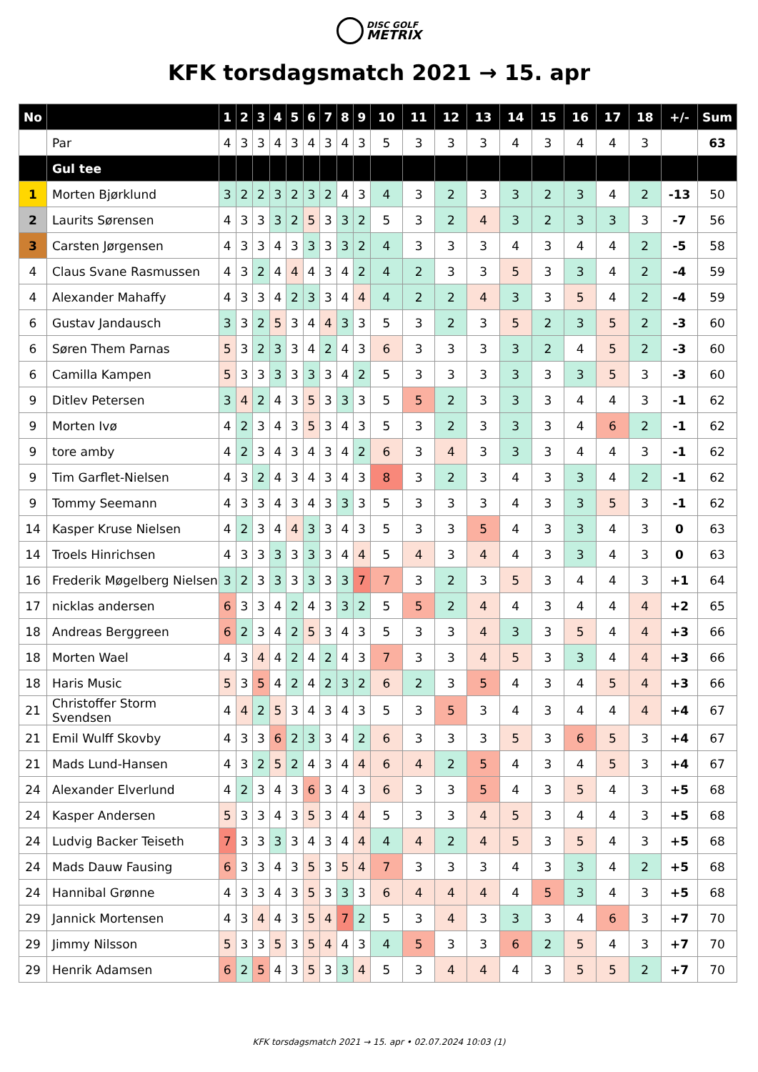DISC GOLF
METRIX
KFK torsdagsmatch 2021 → 15. apr
| No | | 1 | 2 | 3 | 4 | 5 | 6 | 7 | 8 | 9 | 10 | 11 | 12 | 13 | 14 | 15 | 16 | 17 | 18 | +/- | Sum |
| --- | --- | --- | --- | --- | --- | --- | --- | --- | --- | --- | --- | --- | --- | --- | --- | --- | --- | --- | --- | --- | --- |
| | Par | 4 | 3 | 3 | 4 | 3 | 4 | 3 | 4 | 3 | 5 | 3 | 3 | 3 | 4 | 3 | 4 | 4 | 3 | | 63 |
| | Gul tee | | | | | | | | | | | | | | | | | | | | |
| 1 | Morten Bjørklund | 3 | 2 | 2 | 3 | 2 | 3 | 2 | 4 | 3 | 4 | 3 | 2 | 3 | 3 | 2 | 3 | 4 | 2 | -13 | 50 |
| 2 | Laurits Sørensen | 4 | 3 | 3 | 3 | 2 | 5 | 3 | 3 | 2 | 5 | 3 | 2 | 4 | 3 | 2 | 3 | 3 | 3 | -7 | 56 |
| 3 | Carsten Jørgensen | 4 | 3 | 3 | 4 | 3 | 3 | 3 | 3 | 2 | 4 | 3 | 3 | 3 | 4 | 3 | 4 | 4 | 2 | -5 | 58 |
| 4 | Claus Svane Rasmussen | 4 | 3 | 2 | 4 | 4 | 4 | 3 | 4 | 2 | 4 | 2 | 3 | 3 | 5 | 3 | 3 | 4 | 2 | -4 | 59 |
| 4 | Alexander Mahaffy | 4 | 3 | 3 | 4 | 2 | 3 | 3 | 4 | 4 | 4 | 2 | 2 | 4 | 3 | 3 | 5 | 4 | 2 | -4 | 59 |
| 6 | Gustav Jandausch | 3 | 3 | 2 | 5 | 3 | 4 | 4 | 3 | 3 | 5 | 3 | 2 | 3 | 5 | 2 | 3 | 5 | 2 | -3 | 60 |
| 6 | Søren Them Parnas | 5 | 3 | 2 | 3 | 3 | 4 | 2 | 4 | 3 | 6 | 3 | 3 | 3 | 3 | 2 | 4 | 5 | 2 | -3 | 60 |
| 6 | Camilla Kampen | 5 | 3 | 3 | 3 | 3 | 3 | 3 | 4 | 2 | 5 | 3 | 3 | 3 | 3 | 3 | 3 | 5 | 3 | -3 | 60 |
| 9 | Ditlev Petersen | 3 | 4 | 2 | 4 | 3 | 5 | 3 | 3 | 3 | 5 | 5 | 2 | 3 | 3 | 3 | 4 | 4 | 3 | -1 | 62 |
| 9 | Morten Ivø | 4 | 2 | 3 | 4 | 3 | 5 | 3 | 4 | 3 | 5 | 3 | 2 | 3 | 3 | 3 | 4 | 6 | 2 | -1 | 62 |
| 9 | tore amby | 4 | 2 | 3 | 4 | 3 | 4 | 3 | 4 | 2 | 6 | 3 | 4 | 3 | 3 | 3 | 4 | 4 | 3 | -1 | 62 |
| 9 | Tim Garflet-Nielsen | 4 | 3 | 2 | 4 | 3 | 4 | 3 | 4 | 3 | 8 | 3 | 2 | 3 | 4 | 3 | 3 | 4 | 2 | -1 | 62 |
| 9 | Tommy Seemann | 4 | 3 | 3 | 4 | 3 | 4 | 3 | 3 | 3 | 5 | 3 | 3 | 3 | 4 | 3 | 3 | 5 | 3 | -1 | 62 |
| 14 | Kasper Kruse Nielsen | 4 | 2 | 3 | 4 | 4 | 3 | 3 | 4 | 3 | 5 | 3 | 3 | 5 | 4 | 3 | 3 | 4 | 3 | 0 | 63 |
| 14 | Troels Hinrichsen | 4 | 3 | 3 | 3 | 3 | 3 | 3 | 4 | 4 | 5 | 4 | 3 | 4 | 4 | 3 | 3 | 4 | 3 | 0 | 63 |
| 16 | Frederik Møgelberg Nielsen | 3 | 2 | 3 | 3 | 3 | 3 | 3 | 3 | 7 | 7 | 3 | 2 | 3 | 5 | 3 | 4 | 4 | 3 | +1 | 64 |
| 17 | nicklas andersen | 6 | 3 | 3 | 4 | 2 | 4 | 3 | 3 | 2 | 5 | 5 | 2 | 4 | 4 | 3 | 4 | 4 | 4 | +2 | 65 |
| 18 | Andreas Berggreen | 6 | 2 | 3 | 4 | 2 | 5 | 3 | 4 | 3 | 5 | 3 | 3 | 4 | 3 | 3 | 5 | 4 | 4 | +3 | 66 |
| 18 | Morten Wael | 4 | 3 | 4 | 4 | 2 | 4 | 2 | 4 | 3 | 7 | 3 | 3 | 4 | 5 | 3 | 3 | 4 | 4 | +3 | 66 |
| 18 | Haris Music | 5 | 3 | 5 | 4 | 2 | 4 | 2 | 3 | 2 | 6 | 2 | 3 | 5 | 4 | 3 | 4 | 5 | 4 | +3 | 66 |
| 21 | Christoffer Storm Svendsen | 4 | 4 | 2 | 5 | 3 | 4 | 3 | 4 | 3 | 5 | 3 | 5 | 3 | 4 | 3 | 4 | 4 | 4 | +4 | 67 |
| 21 | Emil Wulff Skovby | 4 | 3 | 3 | 6 | 2 | 3 | 3 | 4 | 2 | 6 | 3 | 3 | 3 | 5 | 3 | 6 | 5 | 3 | +4 | 67 |
| 21 | Mads Lund-Hansen | 4 | 3 | 2 | 5 | 2 | 4 | 3 | 4 | 4 | 6 | 4 | 2 | 5 | 4 | 3 | 4 | 5 | 3 | +4 | 67 |
| 24 | Alexander Elverlund | 4 | 2 | 3 | 4 | 3 | 6 | 3 | 4 | 3 | 6 | 3 | 3 | 5 | 4 | 3 | 5 | 4 | 3 | +5 | 68 |
| 24 | Kasper Andersen | 5 | 3 | 3 | 4 | 3 | 5 | 3 | 4 | 4 | 5 | 3 | 3 | 4 | 5 | 3 | 4 | 4 | 3 | +5 | 68 |
| 24 | Ludvig Backer Teiseth | 7 | 3 | 3 | 3 | 3 | 4 | 3 | 4 | 4 | 4 | 4 | 2 | 4 | 5 | 3 | 5 | 4 | 3 | +5 | 68 |
| 24 | Mads Dauw Fausing | 6 | 3 | 3 | 4 | 3 | 5 | 3 | 5 | 4 | 7 | 3 | 3 | 3 | 4 | 3 | 3 | 4 | 2 | +5 | 68 |
| 24 | Hannibal Grønne | 4 | 3 | 3 | 4 | 3 | 5 | 3 | 3 | 3 | 6 | 4 | 4 | 4 | 4 | 5 | 3 | 4 | 3 | +5 | 68 |
| 29 | Jannick Mortensen | 4 | 3 | 4 | 4 | 3 | 5 | 4 | 7 | 2 | 5 | 3 | 4 | 3 | 3 | 3 | 4 | 6 | 3 | +7 | 70 |
| 29 | Jimmy Nilsson | 5 | 3 | 3 | 5 | 3 | 5 | 4 | 4 | 3 | 4 | 5 | 3 | 3 | 6 | 2 | 5 | 4 | 3 | +7 | 70 |
| 29 | Henrik Adamsen | 6 | 2 | 5 | 4 | 3 | 5 | 3 | 3 | 4 | 5 | 3 | 4 | 4 | 4 | 3 | 5 | 5 | 2 | +7 | 70 |
KFK torsdagsmatch 2021 → 15. apr • 02.07.2024 10:03 (1)